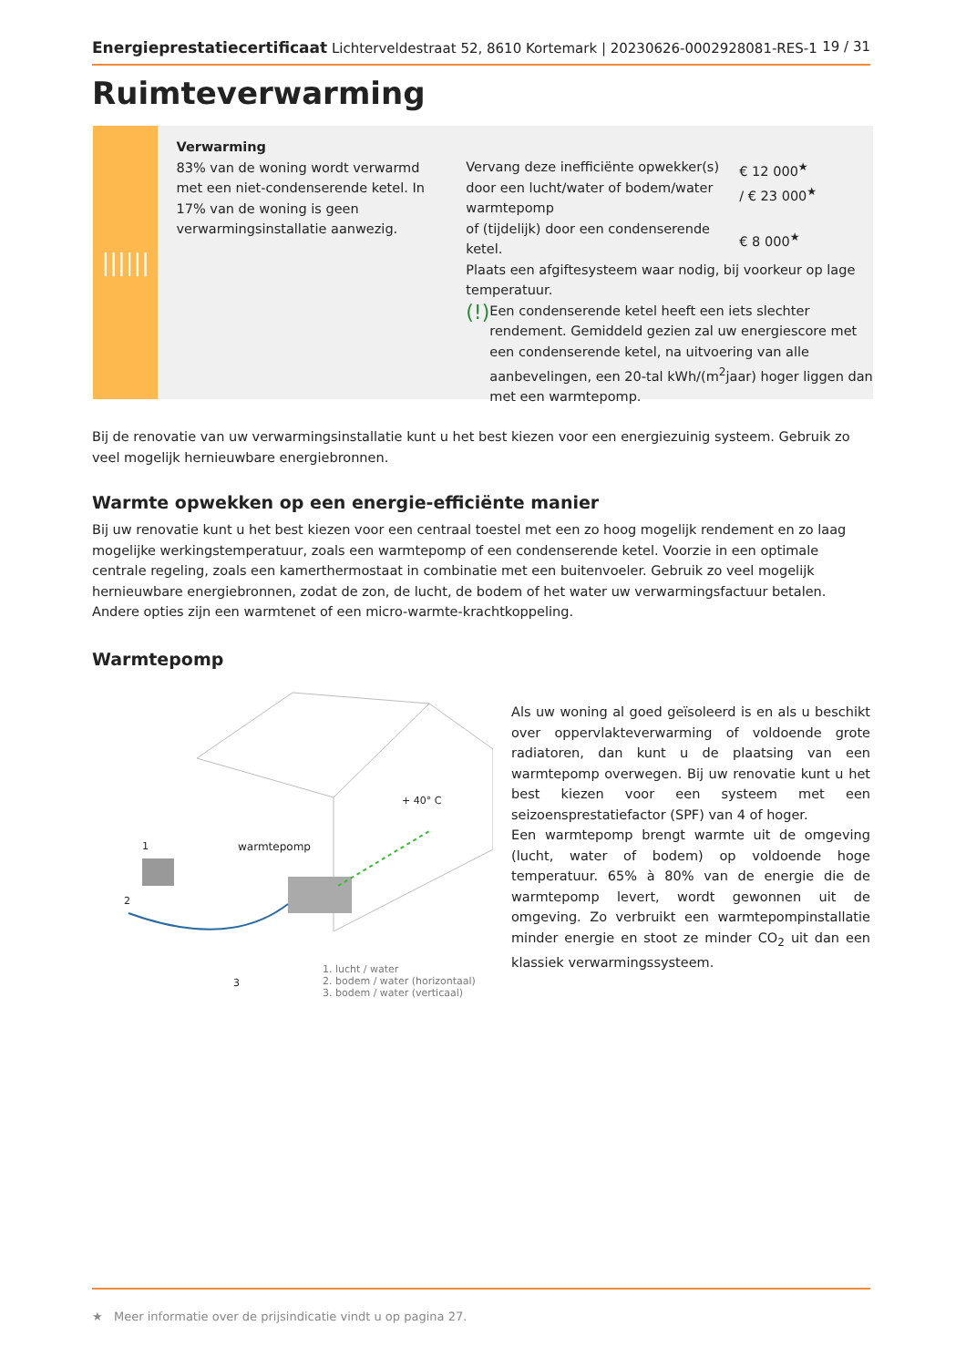Energieprestatiecertificaat Lichterveldestraat 52, 8610 Kortemark | 20230626-0002928081-RES-1 19 / 31
Ruimteverwarming
||||||
Verwarming
83% van de woning wordt verwarmd met een niet-condenserende ketel. In 17% van de woning is geen verwarmingsinstallatie aanwezig.
Vervang deze inefficiënte opwekker(s) door een lucht/water of bodem/water warmtepomp
of (tijdelijk) door een condenserende ketel.
€ 12 000<sup>★</sup>
/ € 23 000<sup>★</sup>
€ 8 000<sup>★</sup>
Plaats een afgiftesysteem waar nodig, bij voorkeur op lage temperatuur.
(!)
Een condenserende ketel heeft een iets slechter rendement. Gemiddeld gezien zal uw energiescore met een condenserende ketel, na uitvoering van alle aanbevelingen, een 20-tal kWh/(m<sup>2</sup>jaar) hoger liggen dan met een warmtepomp.
Bij de renovatie van uw verwarmingsinstallatie kunt u het best kiezen voor een energiezuinig systeem. Gebruik zo veel mogelijk hernieuwbare energiebronnen.
Warmte opwekken op een energie-efficiënte manier
Bij uw renovatie kunt u het best kiezen voor een centraal toestel met een zo hoog mogelijk rendement en zo laag mogelijke werkingstemperatuur, zoals een warmtepomp of een condenserende ketel. Voorzie in een optimale centrale regeling, zoals een kamerthermostaat in combinatie met een buitenvoeler. Gebruik zo veel mogelijk hernieuwbare energiebronnen, zodat de zon, de lucht, de bodem of het water uw verwarmingsfactuur betalen. Andere opties zijn een warmtenet of een micro-warmte-krachtkoppeling.
Warmtepomp
warmtepomp
+ 40° C
1
2
3
1. lucht / water
2. bodem / water (horizontaal)
3. bodem / water (verticaal)
Als uw woning al goed geïsoleerd is en als u beschikt over oppervlakteverwarming of voldoende grote radiatoren, dan kunt u de plaatsing van een warmtepomp overwegen. Bij uw renovatie kunt u het best kiezen voor een systeem met een seizoensprestatiefactor (SPF) van 4 of hoger.
Een warmtepomp brengt warmte uit de omgeving (lucht, water of bodem) op voldoende hoge temperatuur. 65% à 80% van de energie die de warmtepomp levert, wordt gewonnen uit de omgeving. Zo verbruikt een warmtepompinstallatie minder energie en stoot ze minder CO<sub>2</sub> uit dan een klassiek verwarmingssysteem.
★ Meer informatie over de prijsindicatie vindt u op pagina 27.